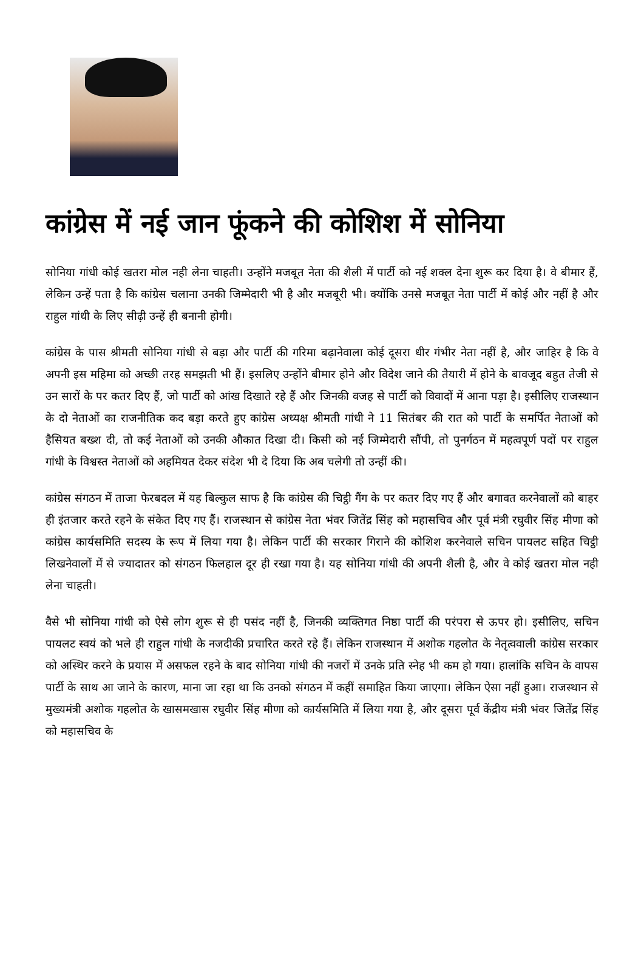कांग्रेस में नई जान फूंकने की कोशिश में सोनिया
सोनिया गांधी कोई खतरा मोल नही लेना चाहती। उन्होंने मजबूत नेता की शैली में पार्टी को नई शक्ल देना शुरू कर दिया है। वे बीमार हैं, लेकिन उन्हें पता है कि कांग्रेस चलाना उनकी जिम्मेदारी भी है और मजबूरी भी। क्योंकि उनसे मजबूत नेता पार्टी में कोई और नहीं है और राहुल गांधी के लिए सीढ़ी उन्हें ही बनानी होगी।
कांग्रेस के पास श्रीमती सोनिया गांधी से बड़ा और पार्टी की गरिमा बढ़ानेवाला कोई दूसरा धीर गंभीर नेता नहीं है, और जाहिर है कि वे अपनी इस महिमा को अच्छी तरह समझती भी हैं। इसलिए उन्होंने बीमार होने और विदेश जाने की तैयारी में होने के बावजूद बहुत तेजी से उन सारों के पर कतर दिए हैं, जो पार्टी को आंख दिखाते रहे हैं और जिनकी वजह से पार्टी को विवादों में आना पड़ा है। इसीलिए राजस्थान के दो नेताओं का राजनीतिक कद बड़ा करते हुए कांग्रेस अध्यक्ष श्रीमती गांधी ने 11 सितंबर की रात को पार्टी के समर्पित नेताओं को हैसियत बख्श दी, तो कई नेताओं को उनकी औकात दिखा दी। किसी को नई जिम्मेदारी सौंपी, तो पुनर्गठन में महत्वपूर्ण पदों पर राहुल गांधी के विश्वस्त नेताओं को अहमियत देकर संदेश भी दे दिया कि अब चलेगी तो उन्हीं की।
कांग्रेस संगठन में ताजा फेरबदल में यह बिल्कुल साफ है कि कांग्रेस की चिट्ठी गैंग के पर कतर दिए गए हैं और बगावत करनेवालों को बाहर ही इंतजार करते रहने के संकेत दिए गए हैं। राजस्थान से कांग्रेस नेता भंवर जितेंद्र सिंह को महासचिव और पूर्व मंत्री रघुवीर सिंह मीणा को कांग्रेस कार्यसमिति सदस्य के रूप में लिया गया है। लेकिन पार्टी की सरकार गिराने की कोशिश करनेवाले सचिन पायलट सहित चिट्ठी लिखनेवालों में से ज्यादातर को संगठन फिलहाल दूर ही रखा गया है। यह सोनिया गांधी की अपनी शैली है, और वे कोई खतरा मोल नही लेना चाहती।
वैसे भी सोनिया गांधी को ऐसे लोग शुरू से ही पसंद नहीं है, जिनकी व्यक्तिगत निष्ठा पार्टी की परंपरा से ऊपर हो। इसीलिए, सचिन पायलट स्वयं को भले ही राहुल गांधी के नजदीकी प्रचारित करते रहे हैं। लेकिन राजस्थान में अशोक गहलोत के नेतृत्ववाली कांग्रेस सरकार को अस्थिर करने के प्रयास में असफल रहने के बाद सोनिया गांधी की नजरों में उनके प्रति स्नेह भी कम हो गया। हालांकि सचिन के वापस पार्टी के साथ आ जाने के कारण, माना जा रहा था कि उनको संगठन में कहीं समाहित किया जाएगा। लेकिन ऐसा नहीं हुआ। राजस्थान से मुख्यमंत्री अशोक गहलोत के खासमखास रघुवीर सिंह मीणा को कार्यसमिति में लिया गया है, और दूसरा पूर्व केंद्रीय मंत्री भंवर जितेंद्र सिंह को महासचिव के